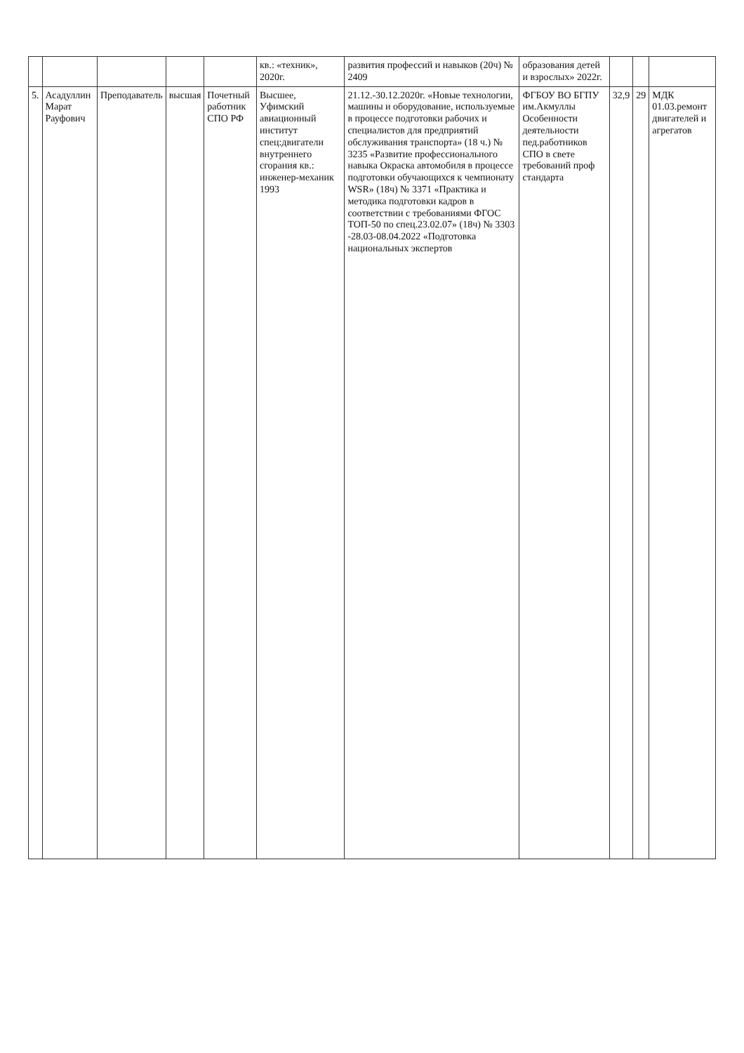| | | | | | кв.: «техник», 2020г. | развития профессий и навыков (20ч) № 2409 | образования детей и взрослых» 2022г. | | | |
| 5. | Асадуллин Марат Рауфович | Преподаватель | высшая | Почетный работник СПО РФ | Высшее, Уфимский авиационный институт спец:двигатели внутреннего сгорания кв.: инженер-механик 1993 | 21.12.-30.12.2020г. «Новые технологии, машины и оборудование, используемые в процессе подготовки рабочих и специалистов для предприятий обслуживания транспорта» (18 ч.) № 3235 «Развитие профессиональ­ного навыка Окраска автомобиля в процессе подготовки обучающихся к чемпионату WSR» (18ч) № 3371 «Практика и методика подготовки кадров в соответствии с требованиями ФГОС ТОП-50 по спец.23.02.07» (18ч) № 3303 -28.03-08.04.2022 «Подготовка национальных экспертов | ФГБОУ ВО БГПУ им.Акмуллы Особенности деятельности пед.работников СПО в свете требований проф стандарта | 32,9 | 29 | МДК 01.03.ремонт двигателей и агрегатов |